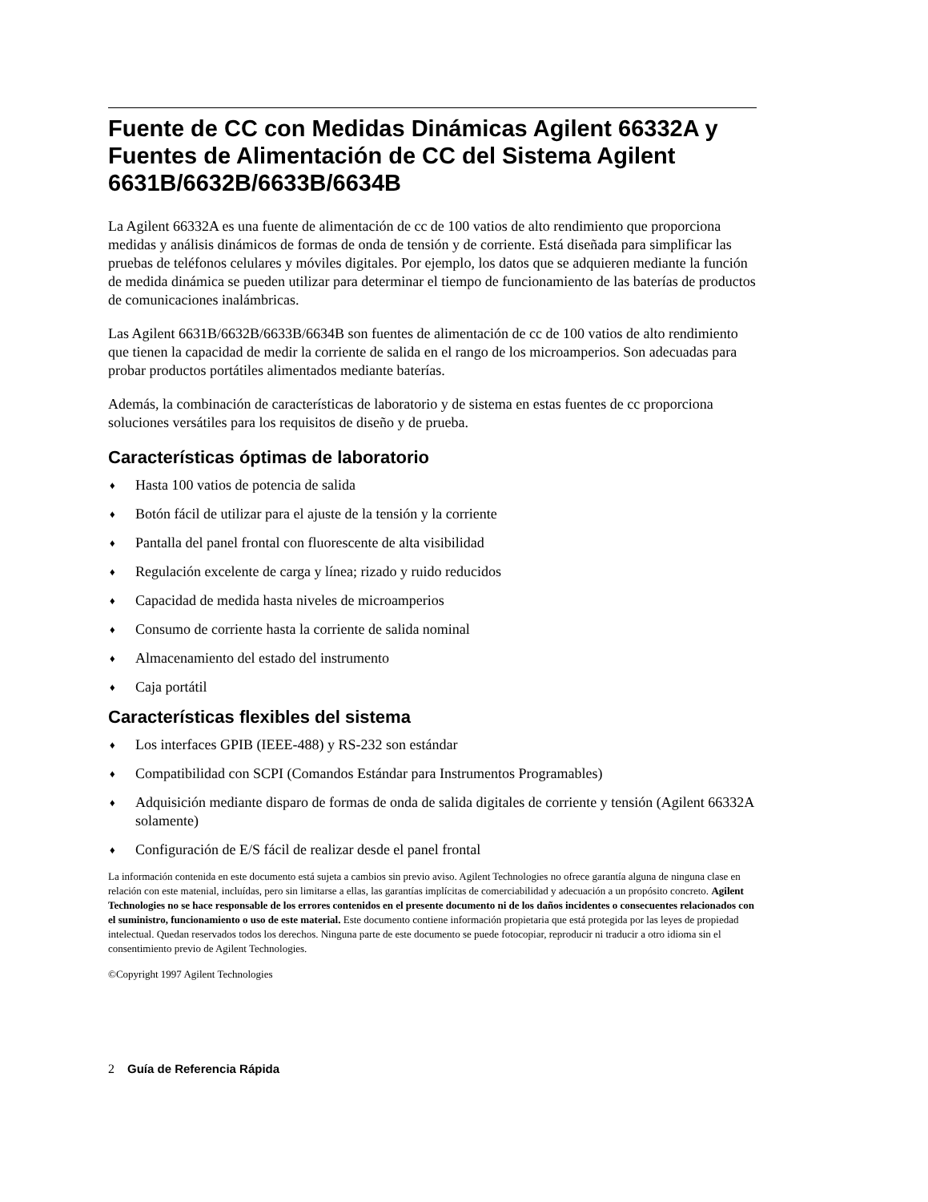Fuente de CC con Medidas Dinámicas Agilent 66332A y Fuentes de Alimentación de CC del Sistema Agilent 6631B/6632B/6633B/6634B
La Agilent 66332A es una fuente de alimentación de cc de 100 vatios de alto rendimiento que proporciona medidas y análisis dinámicos de formas de onda de tensión y de corriente. Está diseñada para simplificar las pruebas de teléfonos celulares y móviles digitales. Por ejemplo, los datos que se adquieren mediante la función de medida dinámica se pueden utilizar para determinar el tiempo de funcionamiento de las baterías de productos de comunicaciones inalámbricas.
Las Agilent 6631B/6632B/6633B/6634B son fuentes de alimentación de cc de 100 vatios de alto rendimiento que tienen la capacidad de medir la corriente de salida en el rango de los microamperios. Son adecuadas para probar productos portátiles alimentados mediante baterías.
Además, la combinación de características de laboratorio y de sistema en estas fuentes de cc proporciona soluciones versátiles para los requisitos de diseño y de prueba.
Características óptimas de laboratorio
♦ Hasta 100 vatios de potencia de salida
♦ Botón fácil de utilizar para el ajuste de la tensión y la corriente
♦ Pantalla del panel frontal con fluorescente de alta visibilidad
♦ Regulación excelente de carga y línea; rizado y ruido reducidos
♦ Capacidad de medida hasta niveles de microamperios
♦ Consumo de corriente hasta la corriente de salida nominal
♦ Almacenamiento del estado del instrumento
♦ Caja portátil
Características flexibles del sistema
♦ Los interfaces GPIB (IEEE-488) y RS-232 son estándar
♦ Compatibilidad con SCPI (Comandos Estándar para Instrumentos Programables)
♦ Adquisición mediante disparo de formas de onda de salida digitales de corriente y tensión (Agilent 66332A solamente)
♦ Configuración de E/S fácil de realizar desde el panel frontal
La información contenida en este documento está sujeta a cambios sin previo aviso. Agilent Technologies no ofrece garantía alguna de ninguna clase en relación con este matenial, incluídas, pero sin limitarse a ellas, las garantías implícitas de comerciabilidad y adecuación a un propósito concreto. Agilent Technologies no se hace responsable de los errores contenidos en el presente documento ni de los daños incidentes o consecuentes relacionados con el suministro, funcionamiento o uso de este material. Este documento contiene información propietaria que está protegida por las leyes de propiedad intelectual. Quedan reservados todos los derechos. Ninguna parte de este documento se puede fotocopiar, reproducir ni traducir a otro idioma sin el consentimiento previo de Agilent Technologies.
©Copyright 1997 Agilent Technologies
2 Guía de Referencia Rápida